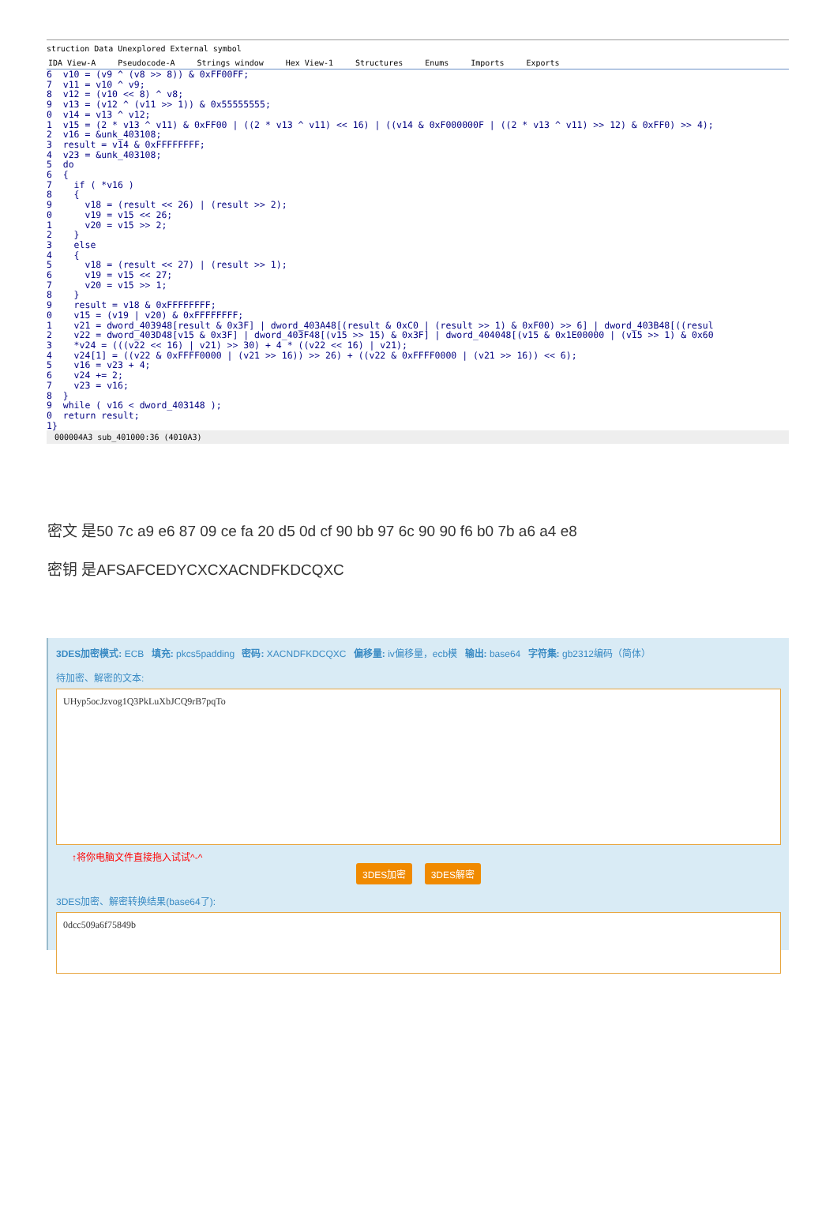struction Data Unexplored External symbol
IDA View-A Pseudocode-A Strings window Hex View-1 Structures Enums Imports Exports
6  v10 = (v9 ^ (v8 >> 8)) & 0xFF00FF;
7  v11 = v10 ^ v9;
8  v12 = (v10 << 8) ^ v8;
9  v13 = (v12 ^ (v11 >> 1)) & 0x55555555;
0  v14 = v13 ^ v12;
1  v15 = (2 * v13 ^ v11) & 0xFF00 | ((2 * v13 ^ v11) << 16) | ((v14 & 0xF000000F | ((2 * v13 ^ v11) >> 12) & 0xFF0) >> 4);
2  v16 = &unk_403108;
3  result = v14 & 0xFFFFFFFF;
4  v23 = &unk_403108;
5  do
6  {
7    if ( *v16 )
8    {
9      v18 = (result << 26) | (result >> 2);
0      v19 = v15 << 26;
1      v20 = v15 >> 2;
2    }
3    else
4    {
5      v18 = (result << 27) | (result >> 1);
6      v19 = v15 << 27;
7      v20 = v15 >> 1;
8    }
9    result = v18 & 0xFFFFFFFF;
0    v15 = (v19 | v20) & 0xFFFFFFFF;
1    v21 = dword_403948[result & 0x3F] | dword_403A48[(result & 0xC0 | (result >> 1) & 0xF00) >> 6] | dword_403B48[((resul
2    v22 = dword_403D48[v15 & 0x3F] | dword_403F48[(v15 >> 15) & 0x3F] | dword_404048[(v15 & 0x1E00000 | (v15 >> 1) & 0x60
3    *v24 = (((v22 << 16) | v21) >> 30) + 4 * ((v22 << 16) | v21);
4    v24[1] = ((v22 & 0xFFFF0000 | (v21 >> 16)) >> 26) + ((v22 & 0xFFFF0000 | (v21 >> 16)) << 6);
5    v16 = v23 + 4;
6    v24 += 2;
7    v23 = v16;
8  }
9  while ( v16 < dword_403148 );
0  return result;
1}
000004A3 sub_401000:36 (4010A3)
密文 是50 7c a9 e6 87 09 ce fa 20 d5 0d cf 90 bb 97 6c 90 90 f6 b0 7b a6 a4 e8
密钥 是AFSAFCEDYCXCXACNDFKDCQXC
3DES加密模式: ECB 填充: pkcs5padding 密码: XACNDFKDCQXC 偏移量: iv偏移量，ecb模 输出: base64 字符集: gb2312编码（简体）
待加密、解密的文本:
UHyp5ocJzvog1Q3PkLuXbJCQ9rB7pqTo
↑将你电脑文件直接拖入试试^-^
3DES加密 3DES解密
3DES加密、解密转换结果(base64了):
0dcc509a6f75849b